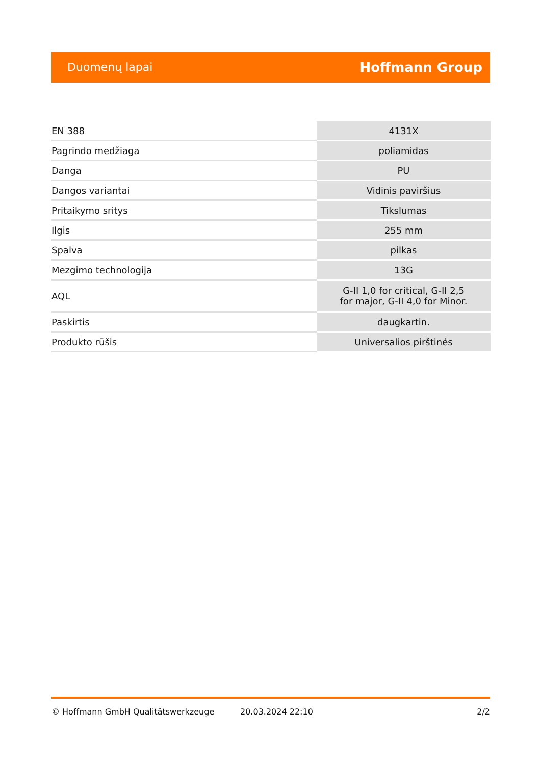Duomenų lapai Hoffmann Group
| EN 388 | 4131X |
| Pagrindo medžiaga | poliamidas |
| Danga | PU |
| Dangos variantai | Vidinis paviršius |
| Pritaikymo sritys | Tikslumas |
| Ilgis | 255 mm |
| Spalva | pilkas |
| Mezgimo technologija | 13G |
| AQL | G-II 1,0 for critical, G-II 2,5 for major, G-II 4,0 for Minor. |
| Paskirtis | daugkartin. |
| Produkto rūšis | Universalios pirštinės |
© Hoffmann GmbH Qualitätswerkzeuge 20.03.2024 22:10 2/2